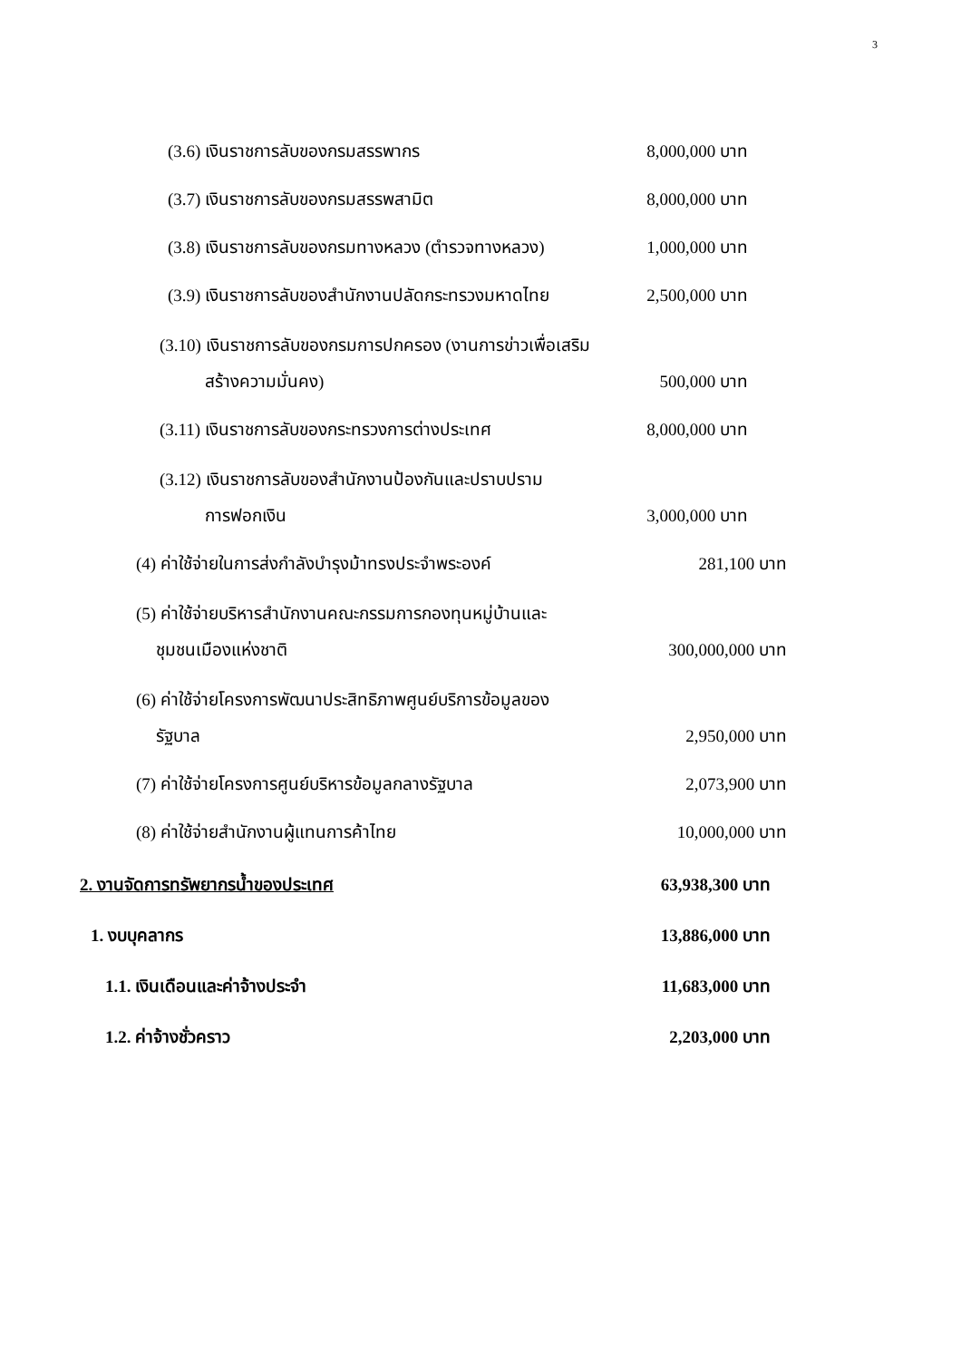3
(3.6) เงินราชการลับของกรมสรรพากร 8,000,000 บาท
(3.7) เงินราชการลับของกรมสรรพสามิต 8,000,000 บาท
(3.8) เงินราชการลับของกรมทางหลวง (ตำรวจทางหลวง) 1,000,000 บาท
(3.9) เงินราชการลับของสำนักงานปลัดกระทรวงมหาดไทย 2,500,000 บาท
(3.10) เงินราชการลับของกรมการปกครอง (งานการข่าวเพื่อเสริม
สร้างความมั่นคง) 500,000 บาท
(3.11) เงินราชการลับของกระทรวงการต่างประเทศ 8,000,000 บาท
(3.12) เงินราชการลับของสำนักงานป้องกันและปราบปราม
การฟอกเงิน 3,000,000 บาท
(4) ค่าใช้จ่ายในการส่งกำลังบำรุงม้าทรงประจำพระองค์ 281,100 บาท
(5) ค่าใช้จ่ายบริหารสำนักงานคณะกรรมการกองทุนหมู่บ้านและ
ชุมชนเมืองแห่งชาติ 300,000,000 บาท
(6) ค่าใช้จ่ายโครงการพัฒนาประสิทธิภาพศูนย์บริการข้อมูลของ
รัฐบาล 2,950,000 บาท
(7) ค่าใช้จ่ายโครงการศูนย์บริหารข้อมูลกลางรัฐบาล 2,073,900 บาท
(8) ค่าใช้จ่ายสำนักงานผู้แทนการค้าไทย 10,000,000 บาท
2. งานจัดการทรัพยากรน้ำของประเทศ 63,938,300 บาท
1. งบบุคลากร 13,886,000 บาท
1.1. เงินเดือนและค่าจ้างประจำ 11,683,000 บาท
1.2. ค่าจ้างชั่วคราว 2,203,000 บาท